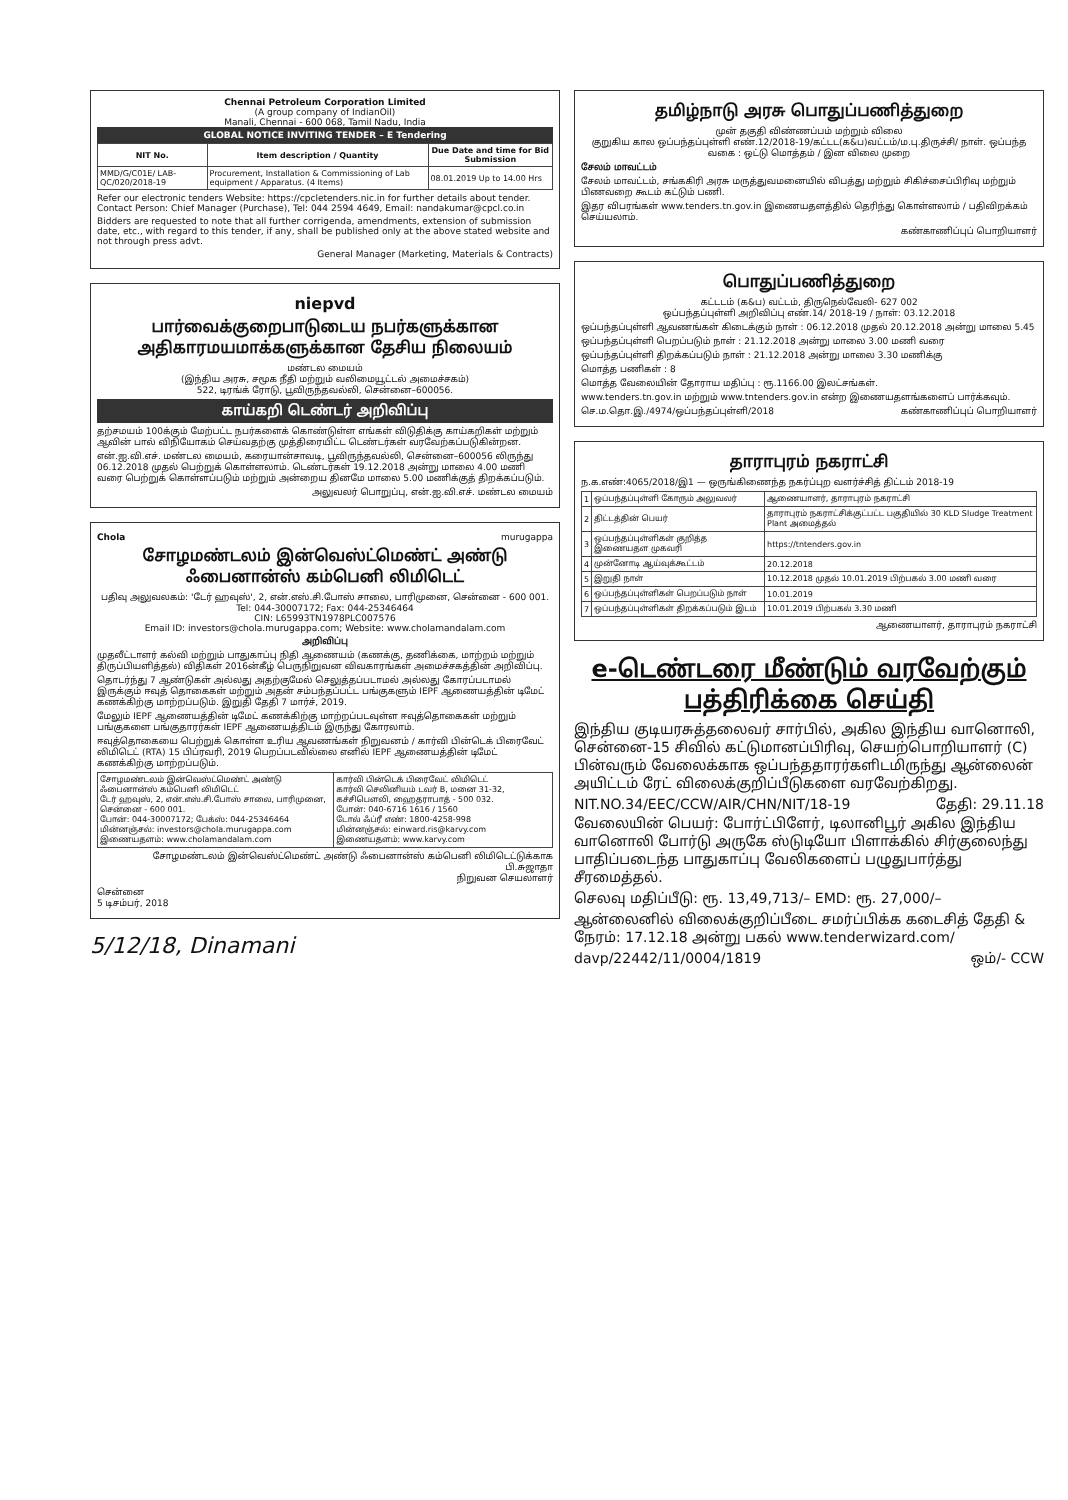Chennai Petroleum Corporation Limited
(A group company of IndianOil)
Manali, Chennai - 600 068, Tamil Nadu, India
GLOBAL NOTICE INVITING TENDER – E Tendering
| NIT No. | Item description / Quantity | Due Date and time for Bid Submission |
| --- | --- | --- |
| MMD/G/C01E/ LAB-QC/020/2018-19 | Procurement, Installation & Commissioning of Lab equipment / Apparatus. (4 Items) | 08.01.2019 Up to 14.00 Hrs |
Refer our electronic tenders Website: https://cpcletenders.nic.in for further details about tender. Contact Person: Chief Manager (Purchase), Tel: 044 2594 4649, Email: nandakumar@cpcl.co.in
Bidders are requested to note that all further corrigenda, amendments, extension of submission date, etc., with regard to this tender, if any, shall be published only at the above stated website and not through press advt.
General Manager (Marketing, Materials & Contracts)
niepvd
பார்வைக்குறைபாடுடைய நபர்களுக்கான அதிகாரமயமாக்களுக்கான தேசிய நிலையம்
மண்டல மையம்
(இந்திய அரசு, சமூக நீதி மற்றும் வலிமையூட்டல் அமைச்சகம்)
522, டிரங்க் ரோடு, பூவிருந்தவல்லி, சென்னை–600056.
காய்கறி டெண்டர் அறிவிப்பு
தற்சமயம் 100க்கும் மேற்பட்ட நபர்களைக் கொண்டுள்ள எங்கள் விடுதிக்கு காய்கறிகள் மற்றும் ஆவின் பால் விநியோகம் செய்வதற்கு முத்திரையிட்ட டெண்டர்கள் வரவேற்கப்படுகின்றன.
என்.ஐ.வி.எச். மண்டல மையம், கரையான்சாவடி, பூவிருந்தவல்லி, சென்னை–600056 லிருந்து 06.12.2018 முதல் பெற்றுக் கொள்ளலாம். டெண்டர்கள் 19.12.2018 அன்று மாலை 4.00 மணி வரை பெற்றுக் கொள்ளப்படும் மற்றும் அன்றைய தினமே மாலை 5.00 மணிக்குத் திறக்கப்படும்.
அலுவலர் பொறுப்பு, என்.ஐ.வி.எச். மண்டல மையம்
Chola murugappa
சோழமண்டலம் இன்வெஸ்ட்மெண்ட் அண்டு ஃபைனான்ஸ் கம்பெனி லிமிடெட்
பதிவு அலுவலகம்: 'டேர் ஹவுஸ்', 2, என்.எஸ்.சி.போஸ் சாலை, பாரிமுனை, சென்னை - 600 001.
Tel: 044-30007172; Fax: 044-25346464
CIN: L65993TN1978PLC007576
Email ID: investors@chola.murugappa.com; Website: www.cholamandalam.com
அறிவிப்பு
முதலீட்டாளர் கல்வி மற்றும் பாதுகாப்பு நிதி ஆணையம் (கணக்கு, தணிக்கை, மாற்றம் மற்றும் திருப்பியளித்தல்) விதிகள் 2016ன்கீழ் பெருநிறுவன விவகாரங்கள் அமைச்சகத்தின் அறிவிப்பு.
தொடர்ந்து 7 ஆண்டுகள் அல்லது அதற்குமேல் செலுத்தப்படாமல் அல்லது கோரப்படாமல் இருக்கும் ஈவுத் தொகைகள் மற்றும் அதன் சம்பந்தப்பட்ட பங்குகளும் IEPF ஆணையத்தின் டிமேட் கணக்கிற்கு மாற்றப்படும். இறுதி தேதி 7 மார்ச், 2019.
மேலும் IEPF ஆணையத்தின் டிமேட் கணக்கிற்கு மாற்றப்படவுள்ள ஈவுத்தொகைகள் மற்றும் பங்குகளை பங்குதாரர்கள் IEPF ஆணையத்திடம் இருந்து கோரலாம்.
ஈவுத்தொகையை பெற்றுக் கொள்ள உரிய ஆவணங்கள் நிறுவனம் / கார்வி பின்டெக் பிரைவேட் லிமிடெட் (RTA) 15 பிப்ரவரி, 2019 பெறப்படவில்லை எனில் IEPF ஆணையத்தின் டிமேட் கணக்கிற்கு மாற்றப்படும்.
| சோழமண்டலம் இன்வெஸ்ட்மெண்ட் அண்டு ஃபைனான்ஸ் கம்பெனி லிமிடெட் டேர் ஹவுஸ், 2, என்.எஸ்.சி.போஸ் சாலை, பாரிமுனை, சென்னை - 600 001. போன்: 044-30007172; பேக்ஸ்: 044-25346464 மின்னஞ்சல்: investors@chola.murugappa.com இணையதளம்: www.cholamandalam.com | கார்வி பின்டெக் பிரைவேட் லிமிடெட் கார்வி செலினியம் டவர் B, மனை 31-32, கச்சிபௌலி, ஹைதராபாத் - 500 032. போன்: 040-6716 1616 / 1560 டோல் ஃப்ரீ எண்: 1800-4258-998 மின்னஞ்சல்: einward.ris@karvy.com இணையதளம்: www.karvy.com |
சோழமண்டலம் இன்வெஸ்ட்மெண்ட் அண்டு ஃபைனான்ஸ் கம்பெனி லிமிடெட்டுக்காக
பி.சுஜாதா
நிறுவன செயலாளர்
சென்னை
5 டிசம்பர், 2018
5/12/18, Dinamani
தமிழ்நாடு அரசு பொதுப்பணித்துறை
முன் தகுதி விண்ணப்பம் மற்றும் விலை
குறுகிய கால ஒப்பந்தப்புள்ளி எண்.12/2018-19/கட்டட(க&ப)வட்டம்/ம.பு.திருச்சி/ நாள். ஒப்பந்த வகை : ஒட்டு மொத்தம் / இன விலை முறை
சேலம் மாவட்டம்
சேலம் மாவட்டம், சங்ககிரி அரசு மருத்துவமனையில் விபத்து மற்றும் சிகிச்சைப்பிரிவு மற்றும் பிணவறை கூடம் கட்டும் பணி.
இதர விபரங்கள் www.tenders.tn.gov.in இணையதளத்தில் தெரிந்து கொள்ளலாம் / பதிவிறக்கம் செய்யலாம்.
கண்காணிப்புப் பொறியாளர்
பொதுப்பணித்துறை
கட்டடம் (க&ப) வட்டம், திருநெல்வேலி- 627 002
ஒப்பந்தப்புள்ளி அறிவிப்பு எண்.14/ 2018-19 / நாள்: 03.12.2018
ஒப்பந்தப்புள்ளி ஆவணங்கள் கிடைக்கும் நாள் : 06.12.2018 முதல் 20.12.2018 அன்று மாலை 5.45
ஒப்பந்தப்புள்ளி பெறப்படும் நாள் : 21.12.2018 அன்று மாலை 3.00 மணி வரை
ஒப்பந்தப்புள்ளி திறக்கப்படும் நாள் : 21.12.2018 அன்று மாலை 3.30 மணிக்கு
மொத்த பணிகள் : 8
மொத்த வேலையின் தோராய மதிப்பு : ரூ.1166.00 இலட்சங்கள்.
www.tenders.tn.gov.in மற்றும் www.tntenders.gov.in என்ற இணையதளங்களைப் பார்க்கவும்.
செ.ம.தொ.இ./4974/ஒப்பந்தப்புள்ளி/2018 கண்காணிப்புப் பொறியாளர்
தாராபுரம் நகராட்சி
ந.க.எண்:4065/2018/இ1 — ஒருங்கிணைந்த நகர்ப்புற வளர்ச்சித் திட்டம் 2018-19
| 1 | ஒப்பந்தப்புள்ளி கோரும் அலுவலர் | ஆணையாளர், தாராபுரம் நகராட்சி |
| 2 | திட்டத்தின் பெயர் | தாராபுரம் நகராட்சிக்குட்பட்ட பகுதியில் 30 KLD Sludge Treatment Plant அமைத்தல் |
| 3 | ஒப்பந்தப்புள்ளிகள் குறித்த இணையதள முகவரி | https://tntenders.gov.in |
| 4 | முன்னோடி ஆய்வுக்கூட்டம் | 20.12.2018 |
| 5 | இறுதி நாள் | 10.12.2018 முதல் 10.01.2019 பிற்பகல் 3.00 மணி வரை |
| 6 | ஒப்பந்தப்புள்ளிகள் பெறப்படும் நாள் | 10.01.2019 |
| 7 | ஒப்பந்தப்புள்ளிகள் திறக்கப்படும் இடம் | 10.01.2019 பிற்பகல் 3.30 மணி |
ஆணையாளர், தாராபுரம் நகராட்சி
e-டெண்டரை மீண்டும் வரவேற்கும் பத்திரிக்கை செய்தி
இந்திய குடியரசுத்தலைவர் சார்பில், அகில இந்திய வானொலி, சென்னை-15 சிவில் கட்டுமானப்பிரிவு, செயற்பொறியாளர் (C) பின்வரும் வேலைக்காக ஒப்பந்ததாரர்களிடமிருந்து ஆன்லைன் அயிட்டம் ரேட் விலைக்குறிப்பீடுகளை வரவேற்கிறது.
NIT.NO.34/EEC/CCW/AIR/CHN/NIT/18-19 தேதி: 29.11.18
வேலையின் பெயர்: போர்ட்பிளேர், டிலானிபூர் அகில இந்திய வானொலி போர்டு அருகே ஸ்டுடியோ பிளாக்கில் சிர்குலைந்து பாதிப்படைந்த பாதுகாப்பு வேலிகளைப் பழுதுபார்த்து சீரமைத்தல்.
செலவு மதிப்பீடு: ரூ. 13,49,713/– EMD: ரூ. 27,000/–
ஆன்லைனில் விலைக்குறிப்பீடை சமர்ப்பிக்க கடைசித் தேதி & நேரம்: 17.12.18 அன்று பகல் www.tenderwizard.com/
davp/22442/11/0004/1819 ஒம்/- CCW